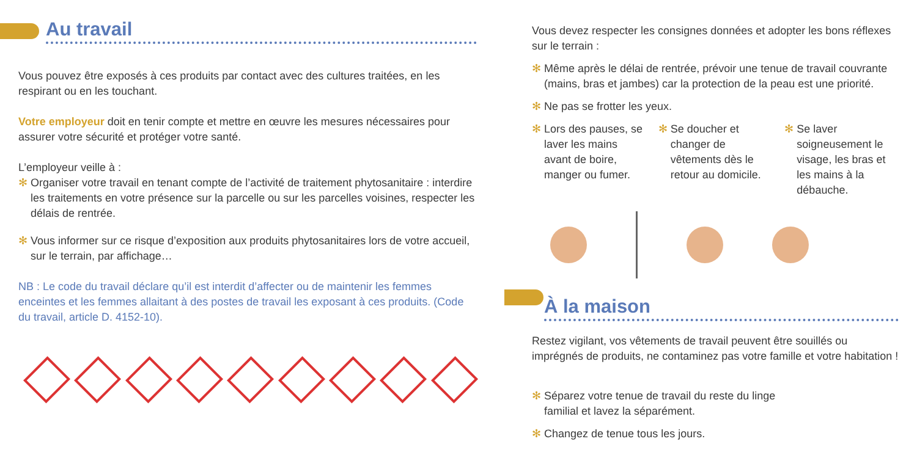Au travail
Vous pouvez être exposés à ces produits par contact avec des cultures traitées, en les respirant ou en les touchant.
Votre employeur doit en tenir compte et mettre en œuvre les mesures nécessaires pour assurer votre sécurité et protéger votre santé.
L’employeur veille à :
✻ Organiser votre travail en tenant compte de l’activité de traitement phytosanitaire : interdire les traitements en votre présence sur la parcelle ou sur les parcelles voisines, respecter les délais de rentrée.
✻ Vous informer sur ce risque d’exposition aux produits phytosanitaires lors de votre accueil, sur le terrain, par affichage…
NB : Le code du travail déclare qu’il est interdit d’affecter ou de maintenir les femmes enceintes et les femmes allaitant à des postes de travail les exposant à ces produits. (Code du travail, article D. 4152-10).
Vous devez respecter les consignes données et adopter les bons réflexes sur le terrain :
✻ Même après le délai de rentrée, prévoir une tenue de travail couvrante (mains, bras et jambes) car la protection de la peau est une priorité.
✻ Ne pas se frotter les yeux.
✻ Lors des pauses, se laver les mains avant de boire, manger ou fumer.
✻ Se doucher et changer de vêtements dès le retour au domicile.
✻ Se laver soigneusement le visage, les bras et les mains à la débauche.
À la maison
Restez vigilant, vos vêtements de travail peuvent être souillés ou imprégnés de produits, ne contaminez pas votre famille et votre habitation !
✻ Séparez votre tenue de travail du reste du linge familial et lavez la séparément.
✻ Changez de tenue tous les jours.